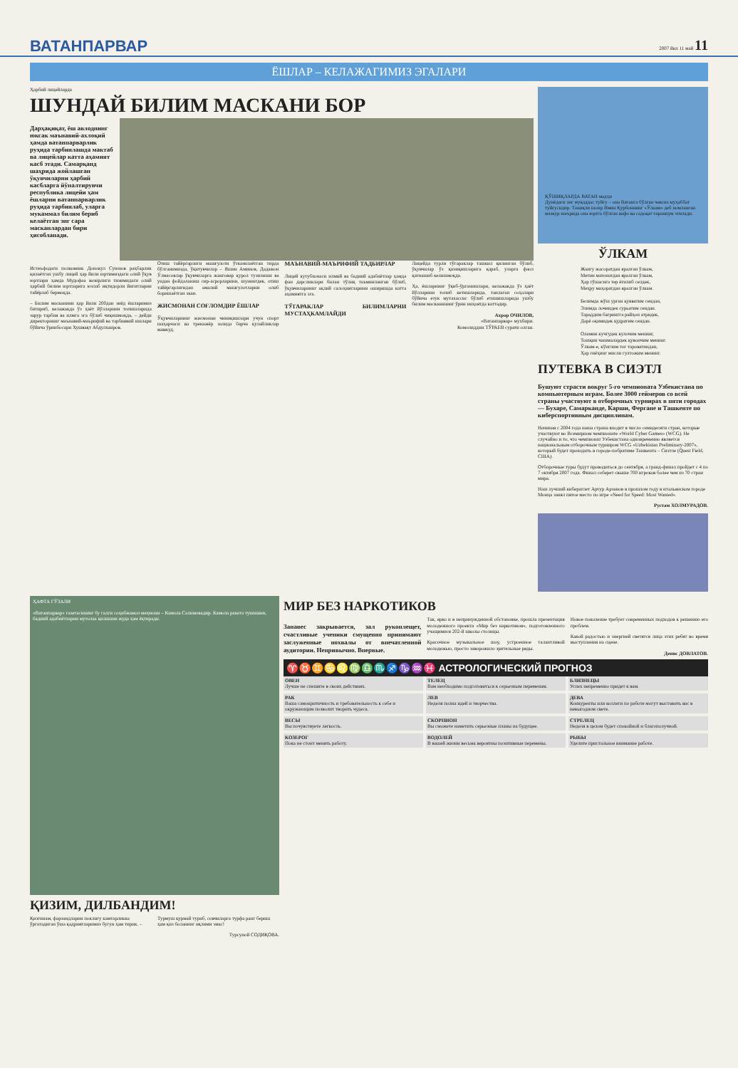ВАТАНПАРВАР 2007 йил 11 май 11
ЁШЛАР – КЕЛАЖАГИМИЗ ЭГАЛАРИ
Ҳарбий лицейларда
ШУНДАЙ БИЛИМ МАСКАНИ БОР
Дарҳақиқат, ёш авлоднинг юксак маънавий-ахлоқий ҳамда ватанпарварлик руҳида тарбиялашда мактаб ва лицейлар катта аҳамият касб этади. Самарқанд шаҳрида жойлашган ўқувчиларни ҳарбий касбларга йўналтирувчи республика лицейи ҳам ёшларни ватанпарварлик руҳида тарбиялаб, уларга мукаммал билим бериб келаётган энг сара масканлардан бири ҳисобланади.
Истеъфодаги полковник Донокул Суюнов раҳбарлик қилаётган ушбу лицей ҳар йили юртимиздаги олий ўқув юртлари ҳамда Мудофаа вазирлиги тизимидаги олий ҳарбий билим юртларига юзлаб иқтидорли йигитларни тайёрлаб бермоқда.
– Билим масканини ҳар йили 200дан зиёд ёшларимиз битириб, келажакда ўз ҳаёт йўлларини топишларида зарур тарбия ва илмга эга бўлиб чиқишмоқда, – дейди директорнинг маънавий-маърифий ва тарбиявий ишлари бўйича ўринбосари Хушвақт Абдулхаиров.
Отиш тайёргарлиги машғулоти ўтказилаётган тирда бўлганимизда, ўқитувчилар – Яшин Аминов, Дадажон Ўлмасовлар ўқувчиларга жанговар қурол тузилиши ва ундан фойдаланиш сир-асрорларини, шунингдек, отиш тайёргарлигидан амалий машғулотларни олиб боришаётган экан.
ЖИСМОНАН СОҒЛОМДИР ЁШЛАР
Ўқувчиларнинг жисмонан чиниқишлари учун спорт шаҳарчаси ва тренажёр залида барча қулайликлар мавжуд.
МАЪНАВИЙ-МАЪРИФИЙ ТАДБИРЛАР
Лицей кутубхонаси илмий ва бадиий адабиётлар ҳамда фан дарсликлари билан тўлиқ таъминланган бўлиб, ўқувчиларнинг ақлий салоҳиятларини оширишда катта аҳамиятга эга.
ТЎГАРАКЛАР БИЛИМЛАРНИ МУСТАҲКАМЛАЙДИ
Лицейда турли тўгараклар ташкил қилинган бўлиб, ўқувчилар ўз қизиқишларига қараб, уларга фаол қатнашиб келишмоқда.
Ҳа, ёшларнинг ўқиб-ўрганишлари, келажакда ўз ҳаёт йўлларини топиб кетишларида, танлаган соҳалари бўйича етук мутахассис бўлиб етишишларида ушбу билим масканининг ўрни ниҳоятда каттадир.
Ахрор ОЧИЛОВ,
«Ватанпарвар» мухбири.
Комолиддин ТЎРАЕВ сурати олган.
ҚЎШИҚЛАРДА ВАТАН мадҳи
Дунёдаги энг муқаддас туйғу – она Ватанга бўлган чексиз муҳаббат туйғусидир. Таниқли шоир Ямин Қурбоннинг «Ўлкам» деб номланган мазкур шеърида она юртга бўлган вафо ва садоқат тараннум этилади.
ЎЛКАМ
Жангу жасоратдан яралган ўлкам,
Метин матонатдан яралган ўлкам,
Ҳар гўшасига тер ёғилиб селдек,
Меҳру маҳоратдан яралган ўлкам.
Белимда жўш урган қувватим сендан,
Элимда лочиндек сурьатим сендан.
Тараддим бағрингга райҳон атридек,
Дарё оқимидек қудратим сендан.
Оламни кучгудек кулочим менинг,
Тошқин чашмалардек қувончим менинг.
Ўлкам-е, кўнглим тоғ тароватиндан,
Ҳар гиёҳинг мисли гултожим менинг.
ПУТЕВКА В СИЭТЛ
Бушуют страсти вокруг 5-го чемпионата Узбекистана по компьютерным играм. Более 3000 геймеров со всей страны участвуют в отборочных турнирах в пяти городах — Бухаре, Самарканде, Карши, Фергане и Ташкенте по киберспортивным дисциплинам.
Начиная с 2004 года наша страна входит в число семидесяти стран, которые участвуют во Всемирном чемпионате «World Cyber Games» (WCG). Не случайно и то, что чемпионат Узбекистана одновременно является национальным отборочным турниром WCG «Uzbekistan Preliminary-2007», который будет проходить в городе-побратиме Ташкента – Сиэтле (Quest Field, США).
Отборочные туры будут проводиться до сентября, а гранд-финал пройдет с 4 по 7 октября 2007 года. Финал соберет свыше 700 игроков более чем из 70 стран мира.
Наш лучший кибератлет Артур Арзанов в прошлом году в итальянском городе Монца занял пятое место по игре «Need for Speed: Most Wanted».
Рустам ХОЛМУРАДОВ.
ҲАФТА ГЎЗАЛИ
«Ватанпарвар» газетасининг бу галги соҳибжамол меҳмони – Камола Салимовадир. Камола ракета тушишни, бадиий адабиётларни мутолаа қилишни жуда ҳам ёқтиради.
ҚИЗИМ, ДИЛБАНДИМ!
Қизгинам, фарзандларни поклигу камтарликка ўргатадиган ўша қадриятларимиз бугун ҳам тирик. – Турмуш қурмай туриб, совчиларга турфа ранг бериш ҳам қиз боланинг иқлими эмас!
Турсуной СОДИҚОВА.
МИР БЕЗ НАРКОТИКОВ
Занавес закрывается, зал рукоплещет, счастливые ученики смущенно принимают заслуженные похвалы от впечатленной аудитории. Непривычно. Впервые.
Так, ярко и в непринужденной обстановке, прошла презентация молодежного проекта «Мир без наркотиков», подготовленного учащимися 202-й школы столицы.
Красочное музыкальное шоу, устроенное талантливой молодежью, просто заворожило зрительные ряды.
Новое поколение требует современных подходов к решению его проблем.
Какой радостью и энергией светятся лица этих ребят во время выступления на сцене.
Денис ДОВЛАТОВ.
♈♉♊♋♌♍♎♏♐♑♒♓ АСТРОЛОГИЧЕСКИЙ ПРОГНОЗ
ОВЕН
Лучше не спешите в своих действиях.
ТЕЛЕЦ
Вам необходимо подготовиться к серьезным переменам.
БЛИЗНЕЦЫ
Успех непременно придет к вам.
РАК
Ваша самокритичность и требовательность к себе и окружающим позволит творить чудеса.
ЛЕВ
Неделя полна идей и творчества.
ДЕВА
Конкуренты или коллеги по работе могут выставить вас в невыгодном свете.
ВЕСЫ
Вы почувствуете легкость.
СКОРПИОН
Вы сможете наметить серьезные планы на будущее.
СТРЕЛЕЦ
Неделя в целом будет спокойной и благополучной.
КОЗЕРОГ
Пока не стоит менять работу.
ВОДОЛЕЙ
В вашей жизни весьма вероятны позитивные перемены.
РЫБЫ
Уделите пристальное внимание работе.